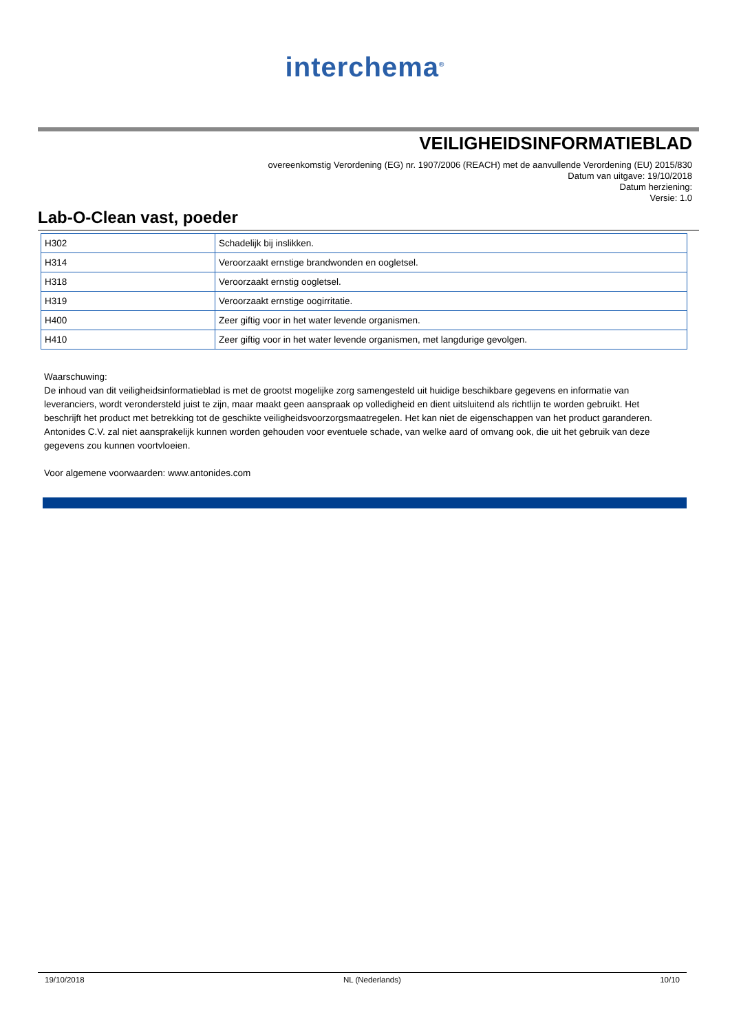interchema<sup>®</sup>
VEILIGHEIDSINFORMATIEBLAD
overeenkomstig Verordening (EG) nr. 1907/2006 (REACH) met de aanvullende Verordening (EU) 2015/830
Datum van uitgave: 19/10/2018
Datum herziening:
Versie: 1.0
Lab-O-Clean vast, poeder
| H302 | Schadelijk bij inslikken. |
| H314 | Veroorzaakt ernstige brandwonden en oogletsel. |
| H318 | Veroorzaakt ernstig oogletsel. |
| H319 | Veroorzaakt ernstige oogirritatie. |
| H400 | Zeer giftig voor in het water levende organismen. |
| H410 | Zeer giftig voor in het water levende organismen, met langdurige gevolgen. |
Waarschuwing:
De inhoud van dit veiligheidsinformatieblad is met de grootst mogelijke zorg samengesteld uit huidige beschikbare gegevens en informatie van leveranciers, wordt verondersteld juist te zijn, maar maakt geen aanspraak op volledigheid en dient uitsluitend als richtlijn te worden gebruikt. Het beschrijft het product met betrekking tot de geschikte veiligheidsvoorzorgsmaatregelen. Het kan niet de eigenschappen van het product garanderen. Antonides C.V. zal niet aansprakelijk kunnen worden gehouden voor eventuele schade, van welke aard of omvang ook, die uit het gebruik van deze gegevens zou kunnen voortvloeien.
Voor algemene voorwaarden: www.antonides.com
19/10/2018 NL (Nederlands) 10/10